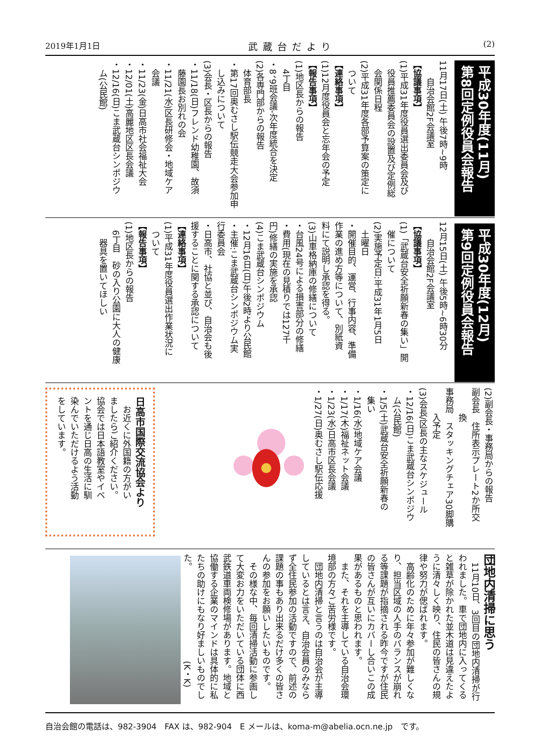2019年1月1日 武蔵台だより (2)
平成30年度(11月)
第8回定例役員会報告
11月17日(土) 午後7時~9時
　　自治会館2F会議室
【協議事項】
(1)平成31年度役員選出委員会及び
　役員推薦委員会の設置及び定例総
　会関係日程
(2)平成31年度各部予算案の策定に
　ついて
【連絡事項】
(1)12月度役員会と忘年会の予定
【報告事項】
(1)地区長からの報告
　4丁目
・8、9班会議-次年度統合を決定
(2)各専門部からの報告
　体育部長
・第17回奥むさし駅伝競走大会参加申
　し込みについて
(3)会長・区長からの報告
・11/18(日)フレンド幼稚園、故須
　藤園長お別れの会
・11/21(水)区長研修会・地域ケア
　会議
・11/23(金)日高市社会福祉大会
・12/01(土)高麗地区区長会議
・12/16(日)こま武蔵台シンポジウ
　ム(公民館)
平成30年度(12月)
第9回定例役員会報告
12月15日(土) 午後5時~6時30分
　　自治会館2F会議室
【協議事項】
(1)「武蔵台安全祈願新春の集い」開
　催について
(2)実施予定日:平成31年1月5日
　土曜日
・開催目的、運営、行事内容、準備
作業の進め方等について、別紙資
料にて説明し承認を得る。
(3)山車格納庫の修繕について
・台風24号による損害部分の修繕
・費用(現在の見積りでは127千
円)修繕の実施を承認
(4)こま武蔵台シンポジウム
・12月16日(日)午後2時より公民館
・主催:こま武蔵台シンポジウム実
行委員会
・日高市、社協と並び、自治会も後
援することに関する承認について
【連絡事項】
(1)平成31年度役員選出作業状況に
　ついて
【報告事項】
(1)地区長からの報告
　6丁目　砂の入り公園に大人の健康
　　器具を置いてほしい
(2)副会長・事務局からの報告
副会長　住所表示プレート2か所交
　　　換
事務局　スタッキングチェア30脚購
　　　入予定
(3)会長/区長の主なスケジュール
・12/16(日)こま武蔵台シンポジウ
　ム(公民館)
・1/5(土)武蔵台安全祈願新春の
　集い
・1/16(水)地域ケア会議
・1/17(木)福祉ネット会議
・1/23(水)日高市区長会議
・1/27(日)奥むさし駅伝応援
日高市国際交流協会より
　お近くに外国籍の方がい
ましたらご紹介ください。
協会では日本語教室やイベ
ントを通じ日高の生活に馴
染んでいただけるよう活動
をしています。
団地内清掃に思う
　11月10日、3回目の団地内清掃が行
われました。車で団地内に入ってくる
と雑草が除かれた並木道は見違えたよ
うに清々しく映り、住民の皆さんの規
律や努力が偲ばれます。
　高齢化のために年々参加が難しくな
り、担当区域の人手のバランスが崩れ
る等課題が指摘される昨今ですが住民
の皆さんが互いにカバーし合いこの成
果があるものと思われます。
　また、それを主導している自治会環
境部の方々ご苦労様です。
　団地内清掃と言うのは自治会が主導
しているとは言え、自治会員のみなら
ず全住民参加の活動ですので、前述の
課題の事もあり出来るだけ多くの皆さ
んの参加をお願いしたいものです。
　その様な中、毎回清掃活動に参画し
て大変お力をいただいている団体に西
武鉄道車両検修場があります。地域と
協働する企業のマインドは具体的に私
たちの助けにもなり好ましいものでし
た。　　　　　　　　　　　(K・K)
自治会館の電話は、982-3904　FAX は、982-904　E メールは、koma-m@abelia.ocn.ne.jp　です。